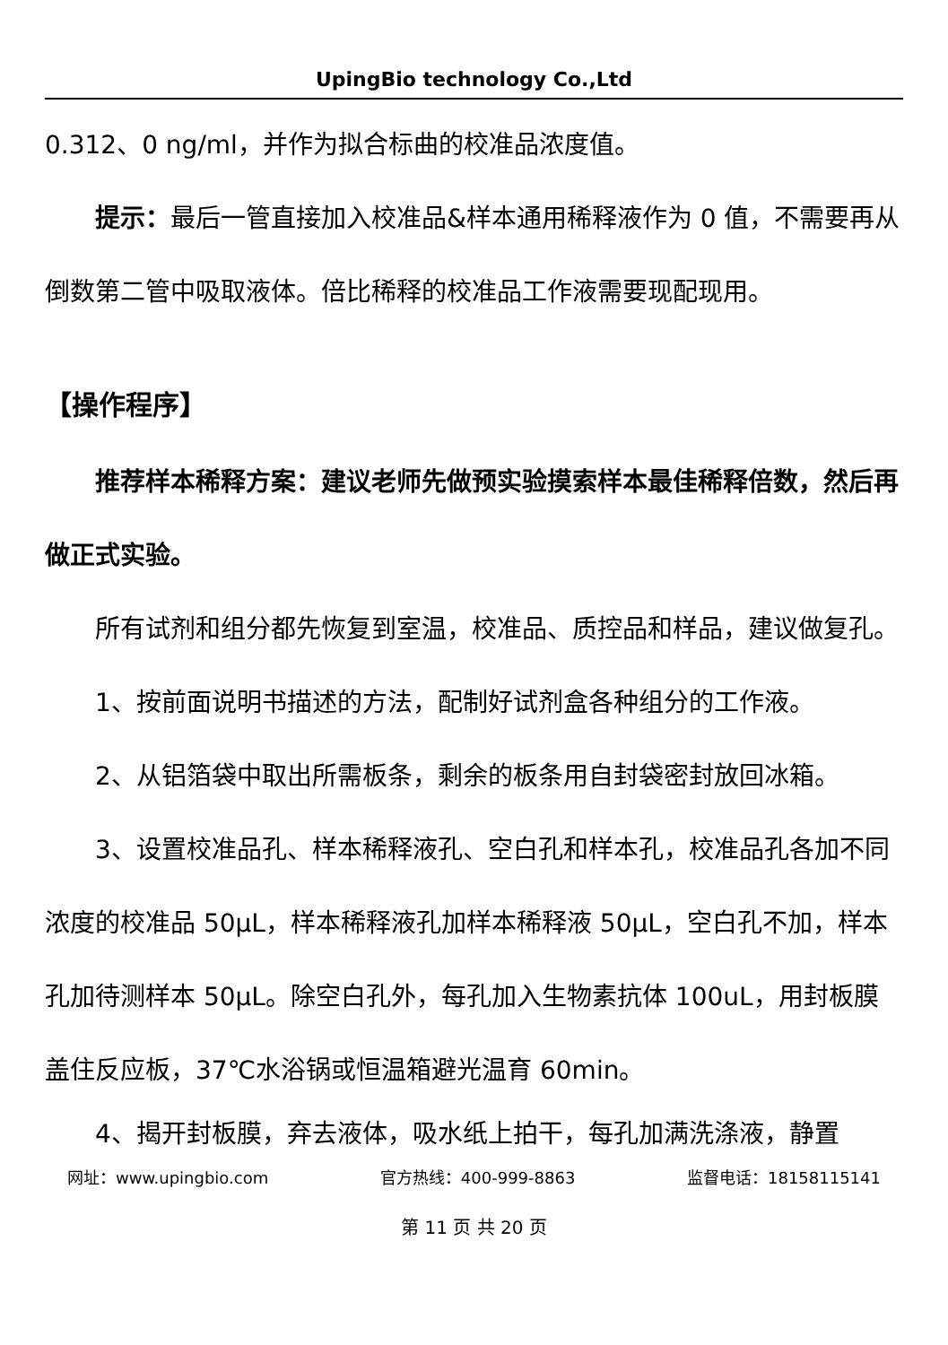UpingBio technology Co.,Ltd
0.312、0 ng/ml，并作为拟合标曲的校准品浓度值。
提示：最后一管直接加入校准品&样本通用稀释液作为 0 值，不需要再从倒数第二管中吸取液体。倍比稀释的校准品工作液需要现配现用。
【操作程序】
推荐样本稀释方案：建议老师先做预实验摸索样本最佳稀释倍数，然后再做正式实验。
所有试剂和组分都先恢复到室温，校准品、质控品和样品，建议做复孔。
1、按前面说明书描述的方法，配制好试剂盒各种组分的工作液。
2、从铝箔袋中取出所需板条，剩余的板条用自封袋密封放回冰箱。
3、设置校准品孔、样本稀释液孔、空白孔和样本孔，校准品孔各加不同浓度的校准品 50μL，样本稀释液孔加样本稀释液 50μL，空白孔不加，样本孔加待测样本 50μL。除空白孔外，每孔加入生物素抗体 100uL，用封板膜盖住反应板，37℃水浴锅或恒温箱避光温育 60min。
4、揭开封板膜，弃去液体，吸水纸上拍干，每孔加满洗涤液，静置
网址：www.upingbio.com 官方热线：400-999-8863 监督电话：18158115141
第 11 页 共 20 页